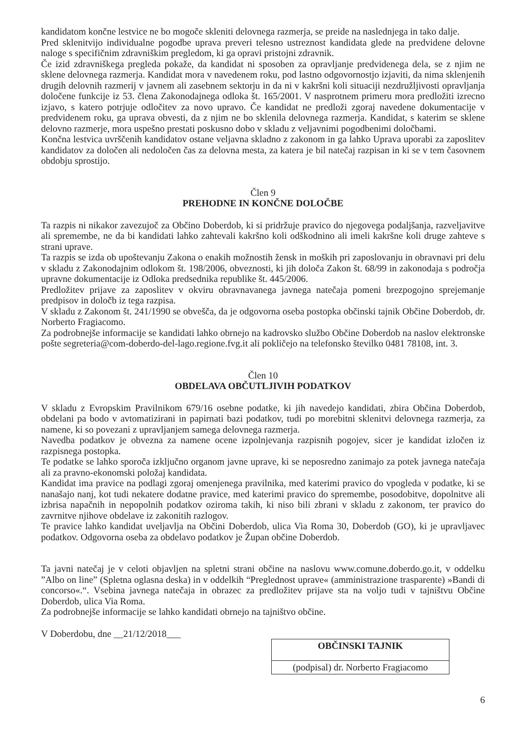kandidatom končne lestvice ne bo mogoče skleniti delovnega razmerja, se preide na naslednjega in tako dalje.
Pred sklenitvijo individualne pogodbe uprava preveri telesno ustreznost kandidata glede na predvidene delovne naloge s specifičnim zdravniškim pregledom, ki ga opravi pristojni zdravnik.
Če izid zdravniškega pregleda pokaže, da kandidat ni sposoben za opravljanje predvidenega dela, se z njim ne sklene delovnega razmerja. Kandidat mora v navedenem roku, pod lastno odgovornostjo izjaviti, da nima sklenjenih drugih delovnih razmerij v javnem ali zasebnem sektorju in da ni v kakršni koli situaciji nezdružljivosti opravljanja določene funkcije iz 53. člena Zakonodajnega odloka št. 165/2001. V nasprotnem primeru mora predložiti izrecno izjavo, s katero potrjuje odločitev za novo upravo. Če kandidat ne predloži zgoraj navedene dokumentacije v predvidenem roku, ga uprava obvesti, da z njim ne bo sklenila delovnega razmerja. Kandidat, s katerim se sklene delovno razmerje, mora uspešno prestati poskusno dobo v skladu z veljavnimi pogodbenimi določbami.
Končna lestvica uvrščenih kandidatov ostane veljavna skladno z zakonom in ga lahko Uprava uporabi za zaposlitev kandidatov za določen ali nedoločen čas za delovna mesta, za katera je bil natečaj razpisan in ki se v tem časovnem obdobju sprostijo.
Člen 9
PREHODNE IN KONČNE DOLOČBE
Ta razpis ni nikakor zavezujoč za Občino Doberdob, ki si pridržuje pravico do njegovega podaljšanja, razveljavitve ali spremembe, ne da bi kandidati lahko zahtevali kakršno koli odškodnino ali imeli kakršne koli druge zahteve s strani uprave.
Ta razpis se izda ob upoštevanju Zakona o enakih možnostih žensk in moških pri zaposlovanju in obravnavi pri delu v skladu z Zakonodajnim odlokom št. 198/2006, obveznosti, ki jih določa Zakon št. 68/99 in zakonodaja s področja upravne dokumentacije iz Odloka predsednika republike št. 445/2006.
Predložitev prijave za zaposlitev v okviru obravnavanega javnega natečaja pomeni brezpogojno sprejemanje predpisov in določb iz tega razpisa.
V skladu z Zakonom št. 241/1990 se obvešča, da je odgovorna oseba postopka občinski tajnik Občine Doberdob, dr. Norberto Fragiacomo.
Za podrobnejše informacije se kandidati lahko obrnejo na kadrovsko službo Občine Doberdob na naslov elektronske pošte segreteria@com-doberdo-del-lago.regione.fvg.it ali pokličejo na telefonsko številko 0481 78108, int. 3.
Člen 10
OBDELAVA OBČUTLJIVIH PODATKOV
V skladu z Evropskim Pravilnikom 679/16 osebne podatke, ki jih navedejo kandidati, zbira Občina Doberdob, obdelani pa bodo v avtomatizirani in papirnati bazi podatkov, tudi po morebitni sklenitvi delovnega razmerja, za namene, ki so povezani z upravljanjem samega delovnega razmerja.
Navedba podatkov je obvezna za namene ocene izpolnjevanja razpisnih pogojev, sicer je kandidat izločen iz razpisnega postopka.
Te podatke se lahko sporoča izključno organom javne uprave, ki se neposredno zanimajo za potek javnega natečaja ali za pravno-ekonomski položaj kandidata.
Kandidat ima pravice na podlagi zgoraj omenjenega pravilnika, med katerimi pravico do vpogleda v podatke, ki se nanašajo nanj, kot tudi nekatere dodatne pravice, med katerimi pravico do spremembe, posodobitve, dopolnitve ali izbrisa napačnih in nepopolnih podatkov oziroma takih, ki niso bili zbrani v skladu z zakonom, ter pravico do zavrnitve njihove obdelave iz zakonitih razlogov.
Te pravice lahko kandidat uveljavlja na Občini Doberdob, ulica Via Roma 30, Doberdob (GO), ki je upravljavec podatkov. Odgovorna oseba za obdelavo podatkov je Župan občine Doberdob.
Ta javni natečaj je v celoti objavljen na spletni strani občine na naslovu www.comune.doberdo.go.it, v oddelku ”Albo on line” (Spletna oglasna deska) in v oddelkih “Preglednost uprave« (amministrazione trasparente) »Bandi di concorso«.“. Vsebina javnega natečaja in obrazec za predložitev prijave sta na voljo tudi v tajništvu Občine Doberdob, ulica Via Roma.
Za podrobnejše informacije se lahko kandidati obrnejo na tajništvo občine.
V Doberdobu, dne __21/12/2018___
| OBČINSKI TAJNIK |
| (podpisal) dr. Norberto Fragiacomo |
6